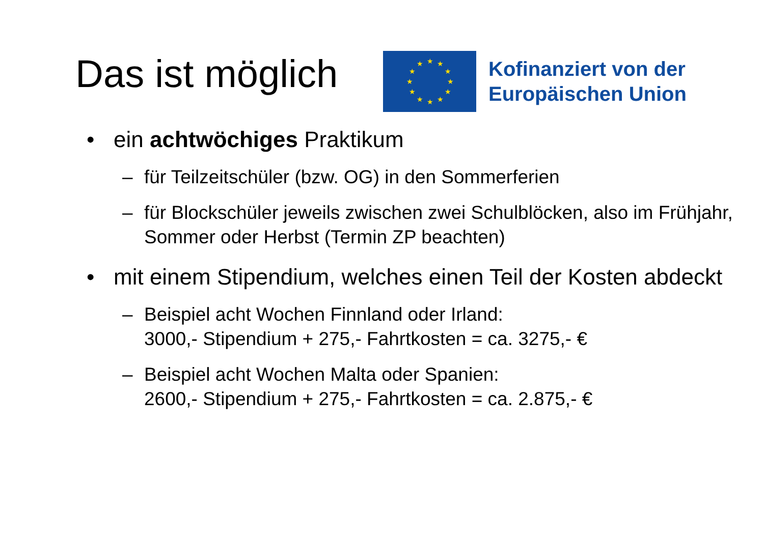Das ist möglich
★
★
★
★
★
★
★
★
★
★
★
★
Kofinanziert von der
Europäischen Union
• ein achtwöchiges Praktikum
– für Teilzeitschüler (bzw. OG) in den Sommerferien
– für Blockschüler jeweils zwischen zwei Schulblöcken, also im Frühjahr, Sommer oder Herbst (Termin ZP beachten)
• mit einem Stipendium, welches einen Teil der Kosten abdeckt
– Beispiel acht Wochen Finnland oder Irland:
3000,- Stipendium + 275,- Fahrtkosten = ca. 3275,- €
– Beispiel acht Wochen Malta oder Spanien:
2600,- Stipendium + 275,- Fahrtkosten = ca. 2.875,- €